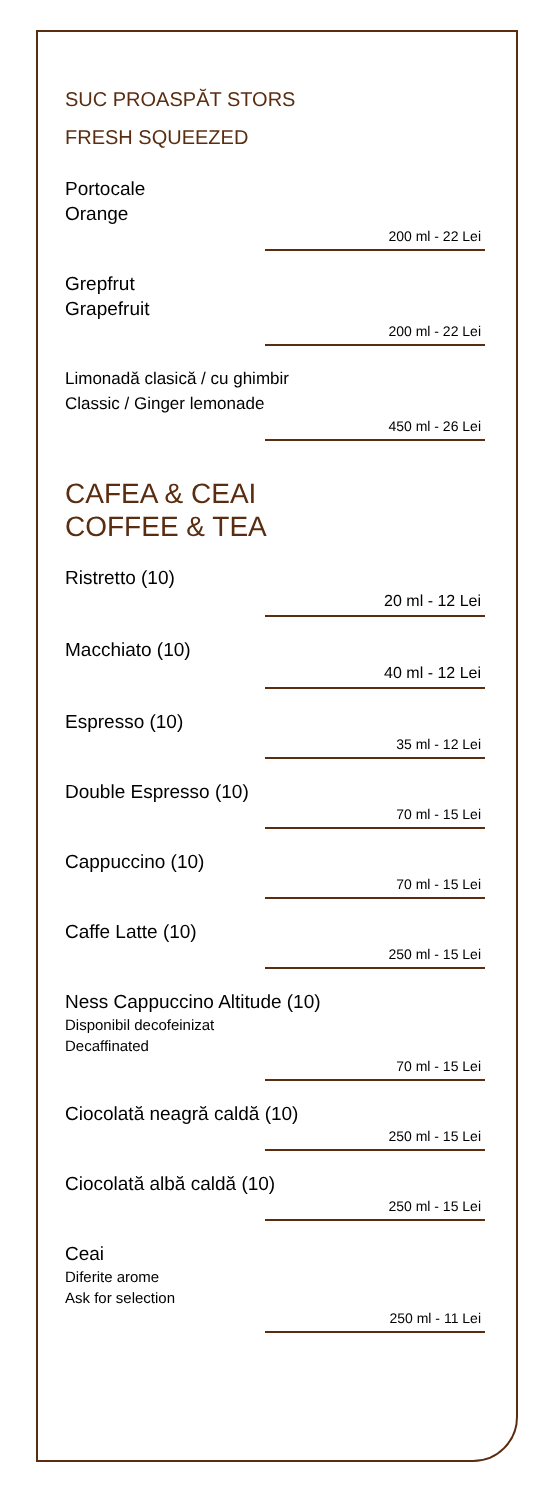SUC PROASPĂT STORS
FRESH SQUEEZED
Portocale
Orange
200 ml - 22 Lei
Grepfrut
Grapefruit
200 ml - 22 Lei
Limonadă clasică / cu ghimbir
Classic / Ginger lemonade
450 ml - 26 Lei
CAFEA & CEAI
COFFEE & TEA
Ristretto (10)
20 ml - 12 Lei
Macchiato (10)
40 ml - 12 Lei
Espresso (10)
35 ml - 12 Lei
Double Espresso (10)
70 ml - 15 Lei
Cappuccino (10)
70 ml - 15 Lei
Caffe Latte (10)
250 ml - 15 Lei
Ness Cappuccino Altitude (10)
Disponibil decofeinizat
Decaffinated
70 ml - 15 Lei
Ciocolată neagră caldă (10)
250 ml - 15 Lei
Ciocolată albă caldă (10)
250 ml - 15 Lei
Ceai
Diferite arome
Ask for selection
250 ml - 11 Lei